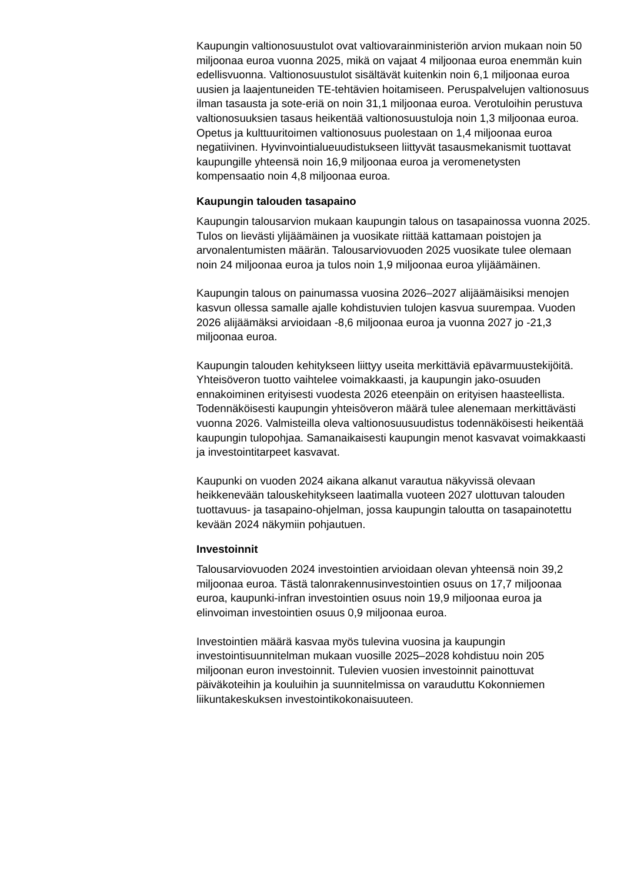Kaupungin valtionosuustulot ovat valtiovarainministeriön arvion mukaan noin 50 miljoonaa euroa vuonna 2025, mikä on vajaat 4 miljoonaa euroa enemmän kuin edellisvuonna. Valtionosuustulot sisältävät kuitenkin noin 6,1 miljoonaa euroa uusien ja laajentuneiden TE-tehtävien hoitamiseen. Peruspalvelujen valtionosuus ilman tasausta ja sote-eriä on noin 31,1 miljoonaa euroa. Verotuloihin perustuva valtionosuuksien tasaus heikentää valtionosuustuloja noin 1,3 miljoonaa euroa. Opetus ja kulttuuritoimen valtionosuus puolestaan on 1,4 miljoonaa euroa negatiivinen. Hyvinvointialueuudistukseen liittyvät tasausmekanismit tuottavat kaupungille yhteensä noin 16,9 miljoonaa euroa ja veromenetysten kompensaatio noin 4,8 miljoonaa euroa.
Kaupungin talouden tasapaino
Kaupungin talousarvion mukaan kaupungin talous on tasapainossa vuonna 2025. Tulos on lievästi ylijäämäinen ja vuosikate riittää kattamaan poistojen ja arvonalentumisten määrän. Talousarviovuoden 2025 vuosikate tulee olemaan noin 24 miljoonaa euroa ja tulos noin 1,9 miljoonaa euroa ylijäämäinen.
Kaupungin talous on painumassa vuosina 2026–2027 alijäämäisiksi menojen kasvun ollessa samalle ajalle kohdistuvien tulojen kasvua suurempaa. Vuoden 2026 alijäämäksi arvioidaan -8,6 miljoonaa euroa ja vuonna 2027 jo -21,3 miljoonaa euroa.
Kaupungin talouden kehitykseen liittyy useita merkittäviä epävarmuustekijöitä. Yhteisöveron tuotto vaihtelee voimakkaasti, ja kaupungin jako-osuuden ennakoiminen erityisesti vuodesta 2026 eteenpäin on erityisen haasteellista. Todennäköisesti kaupungin yhteisöveron määrä tulee alenemaan merkittävästi vuonna 2026. Valmisteilla oleva valtionosuusuudistus todennäköisesti heikentää kaupungin tulopohjaa. Samanaikaisesti kaupungin menot kasvavat voimakkaasti ja investointitarpeet kasvavat.
Kaupunki on vuoden 2024 aikana alkanut varautua näkyvissä olevaan heikkenevään talouskehitykseen laatimalla vuoteen 2027 ulottuvan talouden tuottavuus- ja tasapaino-ohjelman, jossa kaupungin taloutta on tasapainotettu kevään 2024 näkymiin pohjautuen.
Investoinnit
Talousarviovuoden 2024 investointien arvioidaan olevan yhteensä noin 39,2 miljoonaa euroa. Tästä talonrakennusinvestointien osuus on 17,7 miljoonaa euroa, kaupunki-infran investointien osuus noin 19,9 miljoonaa euroa ja elinvoiman investointien osuus 0,9 miljoonaa euroa.
Investointien määrä kasvaa myös tulevina vuosina ja kaupungin investointisuunnitelman mukaan vuosille 2025–2028 kohdistuu noin 205 miljoonan euron investoinnit. Tulevien vuosien investoinnit painottuvat päiväkoteihin ja kouluihin ja suunnitelmissa on varauduttu Kokonniemen liikuntakeskuksen investointikokonaisuuteen.